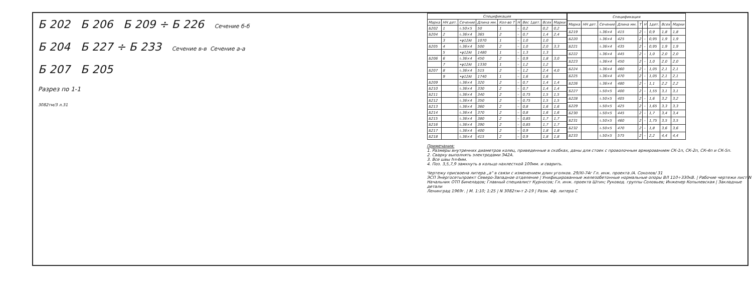Б 202 Б 206 Б 209 ÷ Б 226 Сечение б-б
Б 204 Б 227 ÷ Б 233 Сечение в-в Сечение а-а
Б 207 Б 205
Разрез по 1-1
3082тм/3 л.31
| Спецификация | | | | | | | | |
| --- | --- | --- | --- | --- | --- | --- | --- | --- |
| Марка | НН дет. | Сечение | Длина мм. | Кол-во Т | Н | Вес 1дет. | Всех | Марки |
| Б202 | 1 | ∟50×5 | 50 | 1 | – | 0,2 | 0,2 | 0,2 |
| Б204 | 2 | ∟36×4 | 365 | 2 | – | 0,7 | 1,4 | 2,4 |
| | 3 | •φ12AI | 1070 | 1 | – | 1,0 | 1,0 | |
| Б205 | 4 | ∟36×4 | 500 | 2 | – | 1,0 | 2,0 | 3,3 |
| | 5 | •φ12AI | 1480 | 1 | – | 1,3 | 1,3 | |
| Б206 | 6 | ∟36×4 | 450 | 2 | – | 0,9 | 1,8 | 3,0 |
| | 7 | •φ12AI | 1330 | 1 | – | 1,2 | 1,2 | |
| Б207 | 8 | ∟36×4 | 515 | 2 | – | 1,2 | 2,4 | 4,0 |
| | 9 | •φ12AI | 1740 | 1 | – | 1,6 | 1,6 | |
| Б209 | | ∟36×4 | 320 | 2 | – | 0,7 | 1,4 | 1,4 |
| Б210 | | ∟36×4 | 330 | 2 | – | 0,7 | 1,4 | 1,4 |
| Б211 | | ∟36×4 | 340 | 2 | – | 0,75 | 1,5 | 1,5 |
| Б212 | | ∟36×4 | 350 | 2 | – | 0,75 | 1,5 | 1,5 |
| Б213 | | ∟36×4 | 360 | 2 | – | 0,8 | 1,6 | 1,6 |
| Б214 | | ∟36×4 | 370 | 2 | – | 0,8 | 1,6 | 1,6 |
| Б215 | | ∟36×4 | 380 | 2 | – | 0,85 | 1,7 | 1,7 |
| Б216 | | ∟36×4 | 390 | 2 | – | 0,85 | 1,7 | 1,7 |
| Б217 | | ∟36×4 | 400 | 2 | – | 0,9 | 1,8 | 1,8 |
| Б218 | | ∟36×4 | 415 | 2 | – | 0,9 | 1,8 | 1,8 |
| Спецификация | | | | | | | | |
| --- | --- | --- | --- | --- | --- | --- | --- | --- |
| Марка | НН дет. | Сечение | Длина мм. | Т | Н | 1дет. | Всех | Марки |
| Б219 | | ∟36×4 | 415 | 2 | – | 0,9 | 1,8 | 1,8 |
| Б220 | | ∟36×4 | 425 | 2 | – | 0,95 | 1,9 | 1,9 |
| Б221 | | ∟36×4 | 435 | 2 | – | 0,95 | 1,9 | 1,9 |
| Б222 | | ∟36×4 | 445 | 2 | – | 1,0 | 2,0 | 2,0 |
| Б223 | | ∟36×4 | 450 | 2 | – | 1,0 | 2,0 | 2,0 |
| Б224 | | ∟36×4 | 460 | 2 | – | 1,05 | 2,1 | 2,1 |
| Б225 | | ∟36×4 | 470 | 2 | – | 1,05 | 2,1 | 2,1 |
| Б226 | | ∟36×4 | 480 | 2 | – | 1,1 | 2,2 | 2,2 |
| Б227 | | ∟50×5 | 400 | 2 | – | 1,55 | 3,1 | 3,1 |
| Б228 | | ∟50×5 | 405 | 2 | – | 1,6 | 3,2 | 3,2 |
| Б229 | | ∟50×5 | 425 | 2 | – | 1,65 | 3,3 | 3,3 |
| Б230 | | ∟50×5 | 445 | 2 | – | 1,7 | 3,4 | 3,4 |
| Б231 | | ∟50×5 | 460 | 2 | – | 1,75 | 3,5 | 3,5 |
| Б232 | | ∟50×5 | 470 | 2 | – | 1,8 | 3,6 | 3,6 |
| Б233 | | ∟50×5 | 575 | 2 | – | 2,2 | 4,4 | 4,4 |
Примечания:
1. Размеры внутренних диаметров колец, приведенные в скобках, даны для стоек с проволочным армированием СК-1п, СК-2п, СК-4п и СК-5п.
2. Сварку выполнять электродами Э42А.
3. Все швы h=4мм.
4. Поз. 3,5,7,9 замкнуть в кольцо нахлесткой 100мм. и сварить.
Чертежу присвоена литера „а" в связи с изменением длин уголков. 29/XI-74г Гл. инж. проекта /А. Соколов/ 31
ЭСП Энергосетьпроект Северо-Западное отделение | Унифицированные железобетонные нормальные опоры ВЛ 110÷330кВ. | Рабочие чертежи лист N
Начальник ОТП Бинеладов; Главный специалист Курносов; Гл. инж. проекта Штин; Руковод. группы Соловьев; Инженер Копылевская | Закладные детали
Ленинград 1969г. | М. 1:10; 1:25 | N 3082тм-т 2-19 | Разм. 4ф. литера С